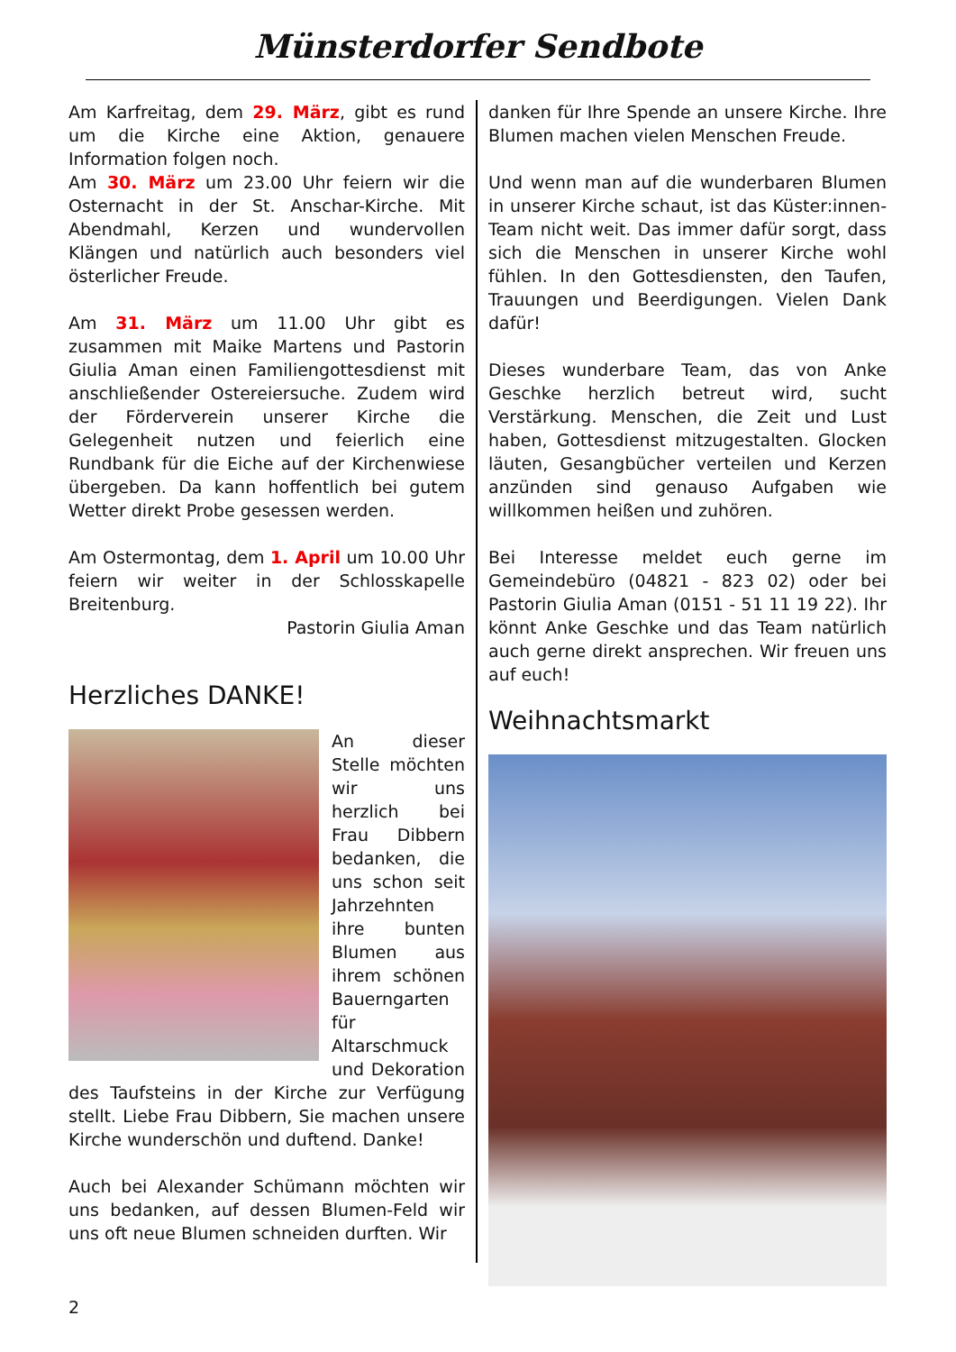Münsterdorfer Sendbote
Am Karfreitag, dem 29. März, gibt es rund um die Kirche eine Aktion, genauere Information folgen noch.
Am 30. März um 23.00 Uhr feiern wir die Osternacht in der St. Anschar-Kirche. Mit Abendmahl, Kerzen und wundervollen Klängen und natürlich auch besonders viel österlicher Freude.
Am 31. März um 11.00 Uhr gibt es zusammen mit Maike Martens und Pastorin Giulia Aman einen Familiengottesdienst mit anschließender Ostereiersuche. Zudem wird der Förderverein unserer Kirche die Gelegenheit nutzen und feierlich eine Rundbank für die Eiche auf der Kirchenwiese übergeben. Da kann hoffentlich bei gutem Wetter direkt Probe gesessen werden.
Am Ostermontag, dem 1. April um 10.00 Uhr feiern wir weiter in der Schlosskapelle Breitenburg.
Pastorin Giulia Aman
Herzliches DANKE!
An dieser Stelle möchten wir uns herzlich bei Frau Dibbern bedanken, die uns schon seit Jahrzehnten ihre bunten Blumen aus ihrem schönen Bauerngarten für Altarschmuck und Dekoration des Taufsteins in der Kirche zur Verfügung stellt. Liebe Frau Dibbern, Sie machen unsere Kirche wunderschön und duftend. Danke!
Auch bei Alexander Schümann möchten wir uns bedanken, auf dessen Blumen-Feld wir uns oft neue Blumen schneiden durften. Wir
danken für Ihre Spende an unsere Kirche. Ihre Blumen machen vielen Menschen Freude.
Und wenn man auf die wunderbaren Blumen in unserer Kirche schaut, ist das Küster:innen-Team nicht weit. Das immer dafür sorgt, dass sich die Menschen in unserer Kirche wohl fühlen. In den Gottesdiensten, den Taufen, Trauungen und Beerdigungen. Vielen Dank dafür!
Dieses wunderbare Team, das von Anke Geschke herzlich betreut wird, sucht Verstärkung. Menschen, die Zeit und Lust haben, Gottesdienst mitzugestalten. Glocken läuten, Gesangbücher verteilen und Kerzen anzünden sind genauso Aufgaben wie willkommen heißen und zuhören.
Bei Interesse meldet euch gerne im Gemeindebüro (04821 - 823 02) oder bei Pastorin Giulia Aman (0151 - 51 11 19 22). Ihr könnt Anke Geschke und das Team natürlich auch gerne direkt ansprechen. Wir freuen uns auf euch!
Weihnachtsmarkt
2